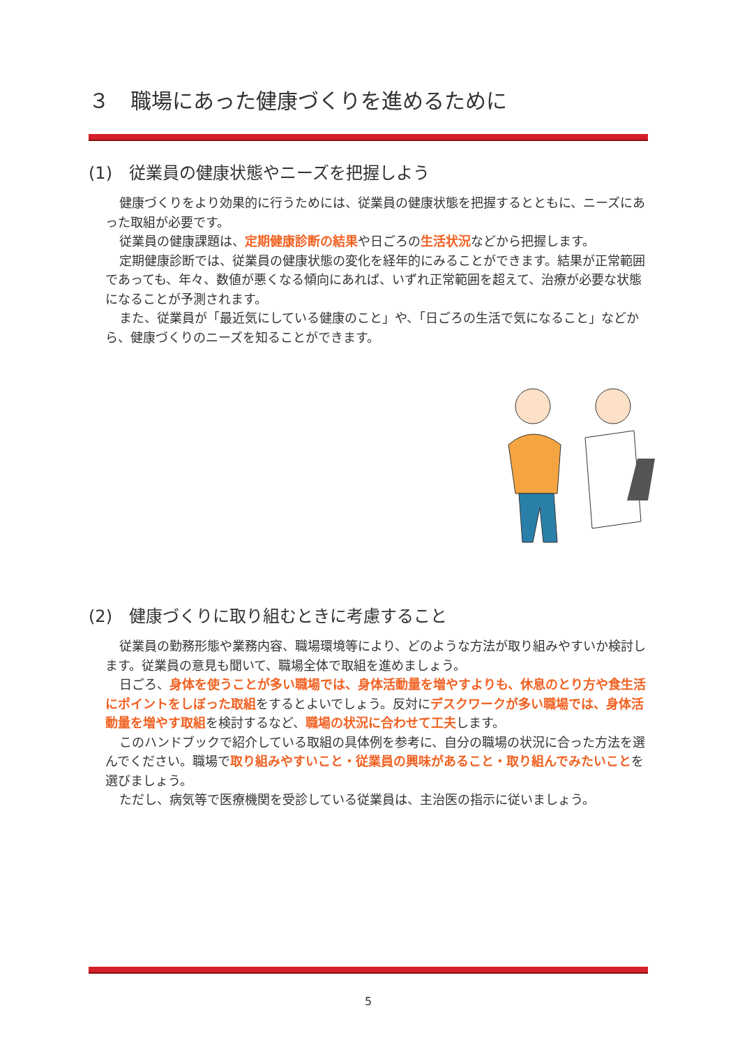３　職場にあった健康づくりを進めるために
(1)　従業員の健康状態やニーズを把握しよう
健康づくりをより効果的に行うためには、従業員の健康状態を把握するとともに、ニーズにあった取組が必要です。
従業員の健康課題は、定期健康診断の結果や日ごろの生活状況などから把握します。
定期健康診断では、従業員の健康状態の変化を経年的にみることができます。結果が正常範囲であっても、年々、数値が悪くなる傾向にあれば、いずれ正常範囲を超えて、治療が必要な状態になることが予測されます。
また、従業員が「最近気にしている健康のこと」や、「日ごろの生活で気になること」などから、健康づくりのニーズを知ることができます。
(2)　健康づくりに取り組むときに考慮すること
従業員の勤務形態や業務内容、職場環境等により、どのような方法が取り組みやすいか検討します。従業員の意見も聞いて、職場全体で取組を進めましょう。
日ごろ、身体を使うことが多い職場では、身体活動量を増やすよりも、休息のとり方や食生活にポイントをしぼった取組をするとよいでしょう。反対にデスクワークが多い職場では、身体活動量を増やす取組を検討するなど、職場の状況に合わせて工夫します。
このハンドブックで紹介している取組の具体例を参考に、自分の職場の状況に合った方法を選んでください。職場で取り組みやすいこと・従業員の興味があること・取り組んでみたいことを選びましょう。
ただし、病気等で医療機関を受診している従業員は、主治医の指示に従いましょう。
5